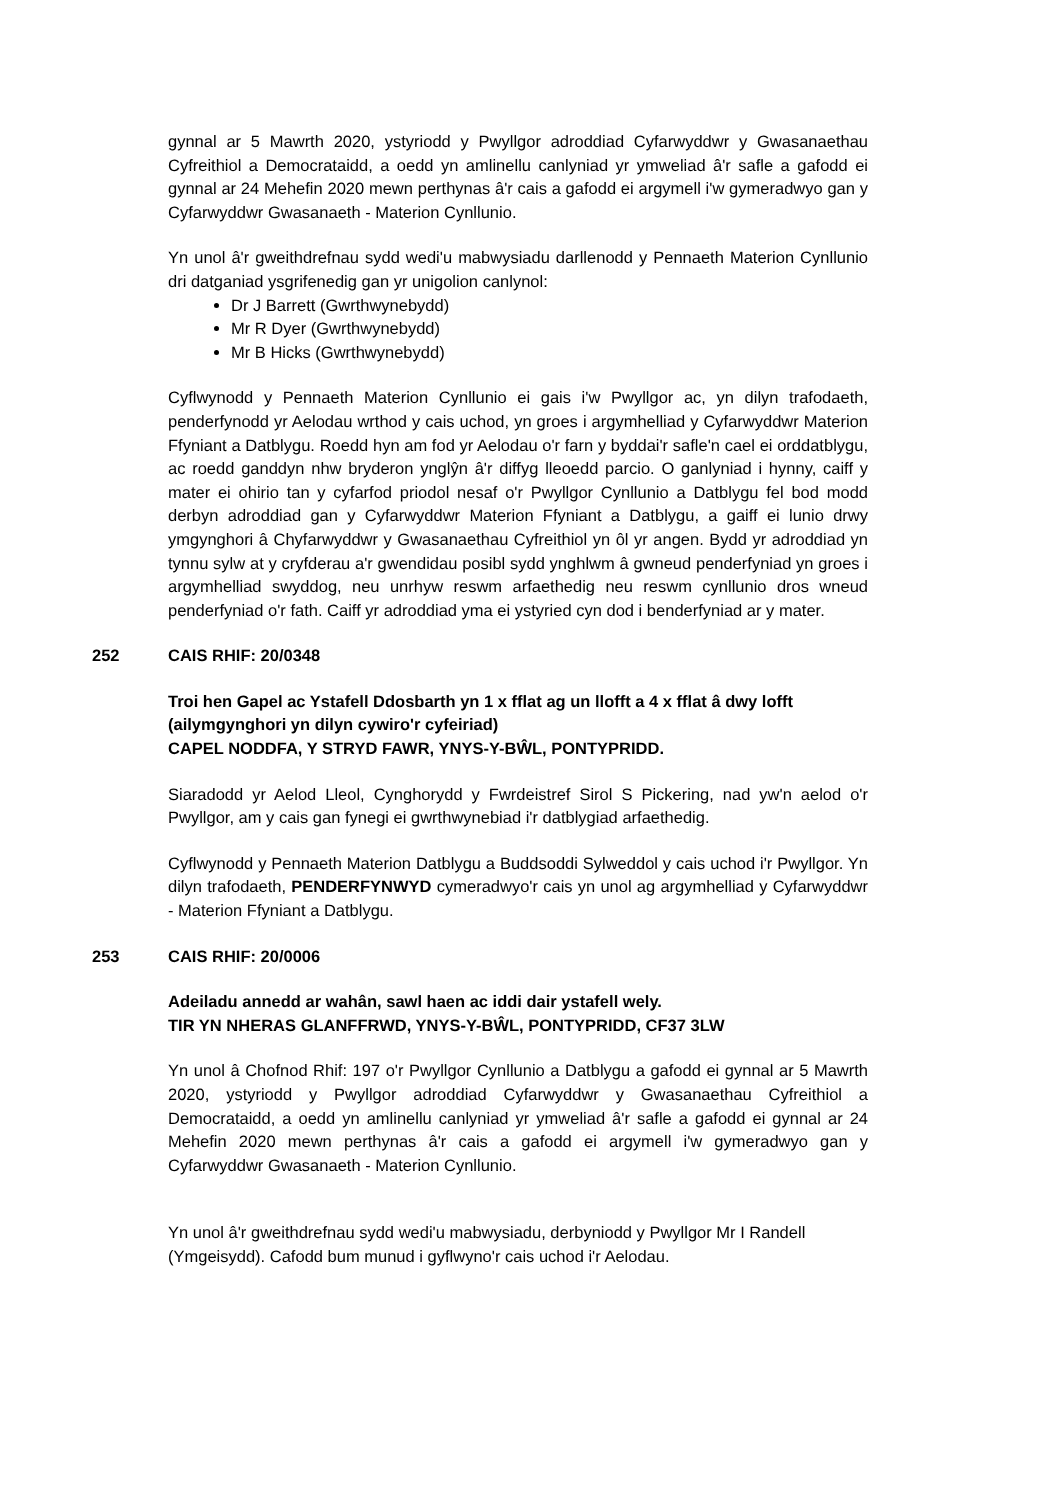gynnal ar 5 Mawrth 2020, ystyriodd y Pwyllgor adroddiad Cyfarwyddwr y Gwasanaethau Cyfreithiol a Democrataidd, a oedd yn amlinellu canlyniad yr ymweliad â'r safle a gafodd ei gynnal ar 24 Mehefin 2020 mewn perthynas â'r cais a gafodd ei argymell i'w gymeradwyo gan y Cyfarwyddwr Gwasanaeth - Materion Cynllunio.
Yn unol â'r gweithdrefnau sydd wedi'u mabwysiadu darllenodd y Pennaeth Materion Cynllunio dri datganiad ysgrifenedig gan yr unigolion canlynol:
Dr J Barrett (Gwrthwynebydd)
Mr R Dyer (Gwrthwynebydd)
Mr B Hicks (Gwrthwynebydd)
Cyflwynodd y Pennaeth Materion Cynllunio ei gais i'w Pwyllgor ac, yn dilyn trafodaeth, penderfynodd yr Aelodau wrthod y cais uchod, yn groes i argymhelliad y Cyfarwyddwr Materion Ffyniant a Datblygu. Roedd hyn am fod yr Aelodau o'r farn y byddai'r safle'n cael ei orddatblygu, ac roedd ganddyn nhw bryderon ynglŷn â'r diffyg lleoedd parcio. O ganlyniad i hynny, caiff y mater ei ohirio tan y cyfarfod priodol nesaf o'r Pwyllgor Cynllunio a Datblygu fel bod modd derbyn adroddiad gan y Cyfarwyddwr Materion Ffyniant a Datblygu, a gaiff ei lunio drwy ymgynghori â Chyfarwyddwr y Gwasanaethau Cyfreithiol yn ôl yr angen. Bydd yr adroddiad yn tynnu sylw at y cryfderau a'r gwendidau posibl sydd ynghlwm â gwneud penderfyniad yn groes i argymhelliad swyddog, neu unrhyw reswm arfaethedig neu reswm cynllunio dros wneud penderfyniad o'r fath. Caiff yr adroddiad yma ei ystyried cyn dod i benderfyniad ar y mater.
252 CAIS RHIF: 20/0348
Troi hen Gapel ac Ystafell Ddosbarth yn 1 x fflat ag un llofft a 4 x fflat â dwy lofft (ailymgynghori yn dilyn cywiro'r cyfeiriad)
CAPEL NODDFA, Y STRYD FAWR, YNYS-Y-BŴL, PONTYPRIDD.
Siaradodd yr Aelod Lleol, Cynghorydd y Fwrdeistref Sirol S Pickering, nad yw'n aelod o'r Pwyllgor, am y cais gan fynegi ei gwrthwynebiad i'r datblygiad arfaethedig.
Cyflwynodd y Pennaeth Materion Datblygu a Buddsoddi Sylweddol y cais uchod i'r Pwyllgor. Yn dilyn trafodaeth, PENDERFYNWYD cymeradwyo'r cais yn unol ag argymhelliad y Cyfarwyddwr - Materion Ffyniant a Datblygu.
253 CAIS RHIF: 20/0006
Adeiladu annedd ar wahân, sawl haen ac iddi dair ystafell wely.
TIR YN NHERAS GLANFFRWD, YNYS-Y-BŴL, PONTYPRIDD, CF37 3LW
Yn unol â Chofnod Rhif: 197 o'r Pwyllgor Cynllunio a Datblygu a gafodd ei gynnal ar 5 Mawrth 2020, ystyriodd y Pwyllgor adroddiad Cyfarwyddwr y Gwasanaethau Cyfreithiol a Democrataidd, a oedd yn amlinellu canlyniad yr ymweliad â'r safle a gafodd ei gynnal ar 24 Mehefin 2020 mewn perthynas â'r cais a gafodd ei argymell i'w gymeradwyo gan y Cyfarwyddwr Gwasanaeth - Materion Cynllunio.
Yn unol â'r gweithdrefnau sydd wedi'u mabwysiadu, derbyniodd y Pwyllgor Mr I Randell (Ymgeisydd). Cafodd bum munud i gyflwyno'r cais uchod i'r Aelodau.